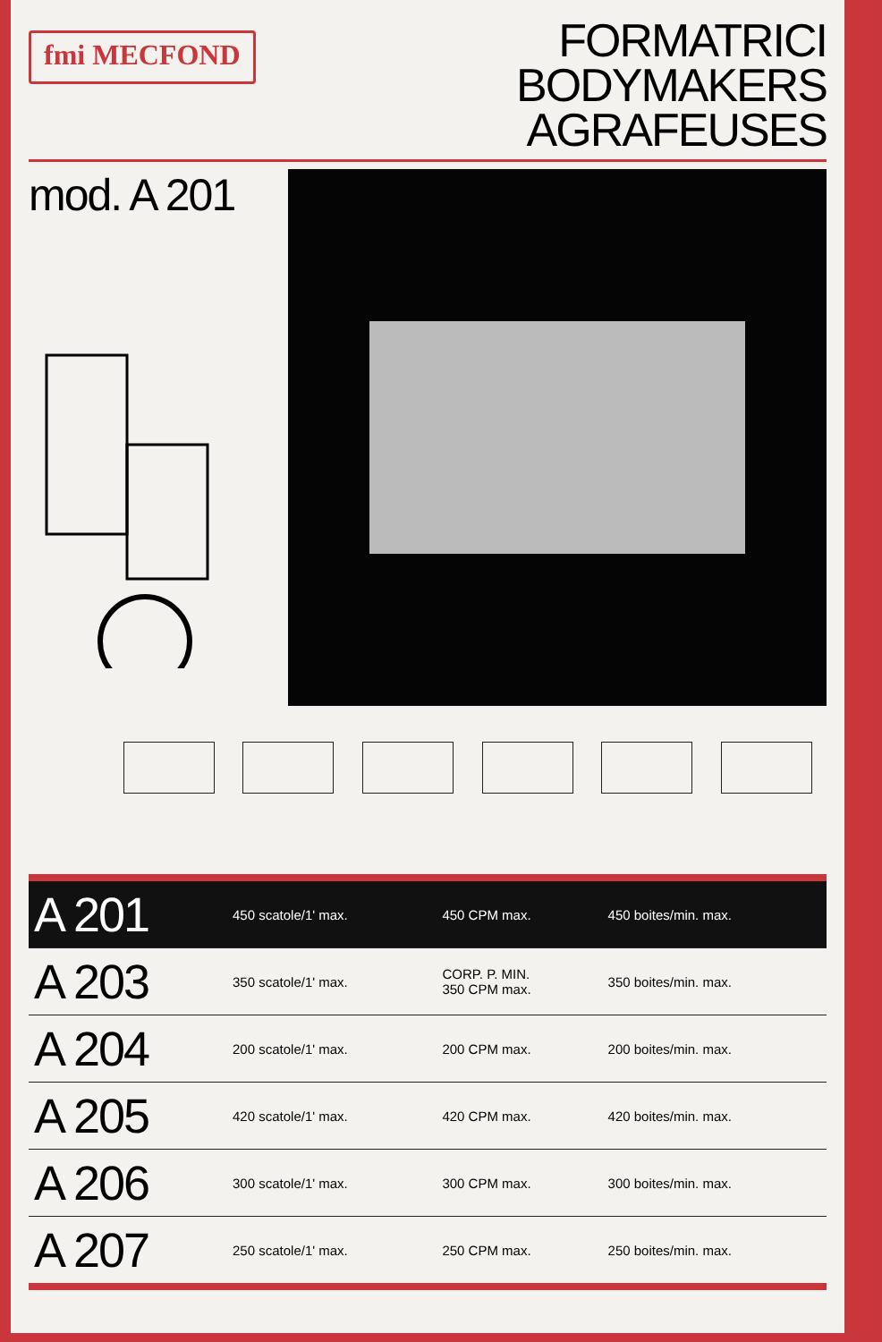fmi MECFOND
FORMATRICI
BODYMAKERS
AGRAFEUSES
mod. A 201
| A 201 | 450 scatole/1' max. | 450 CPM max. | 450 boites/min. max. |
| A 203 | 350 scatole/1' max. | CORP. P. MIN. 350 CPM max. | 350 boites/min. max. |
| A 204 | 200 scatole/1' max. | 200 CPM max. | 200 boites/min. max. |
| A 205 | 420 scatole/1' max. | 420 CPM max. | 420 boites/min. max. |
| A 206 | 300 scatole/1' max. | 300 CPM max. | 300 boites/min. max. |
| A 207 | 250 scatole/1' max. | 250 CPM max. | 250 boites/min. max. |